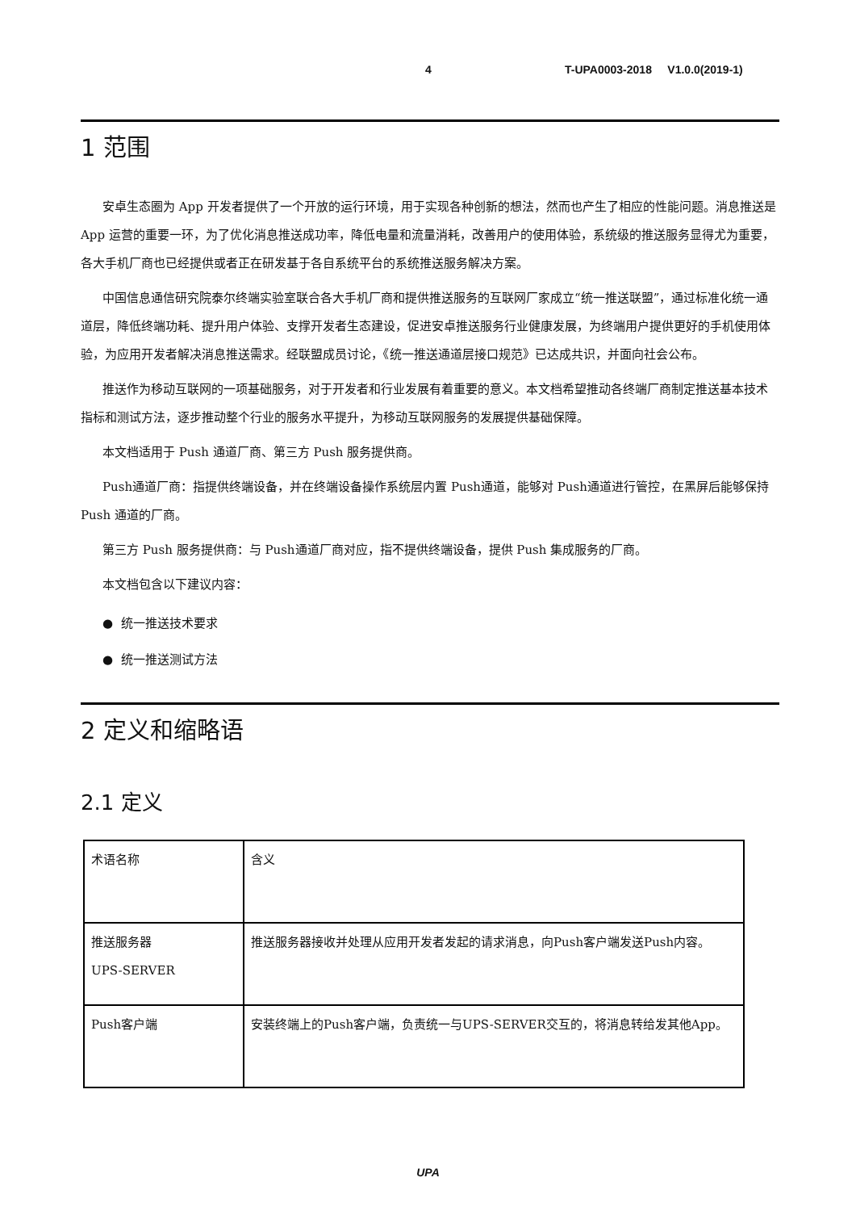4 T-UPA0003-2018 V1.0.0(2019-1)
1 范围
安卓生态圈为 App 开发者提供了一个开放的运行环境，用于实现各种创新的想法，然而也产生了相应的性能问题。消息推送是 App 运营的重要一环，为了优化消息推送成功率，降低电量和流量消耗，改善用户的使用体验，系统级的推送服务显得尤为重要，各大手机厂商也已经提供或者正在研发基于各自系统平台的系统推送服务解决方案。
中国信息通信研究院泰尔终端实验室联合各大手机厂商和提供推送服务的互联网厂家成立“统一推送联盟”，通过标准化统一通道层，降低终端功耗、提升用户体验、支撑开发者生态建设，促进安卓推送服务行业健康发展，为终端用户提供更好的手机使用体验，为应用开发者解决消息推送需求。经联盟成员讨论，《统一推送通道层接口规范》已达成共识，并面向社会公布。
推送作为移动互联网的一项基础服务，对于开发者和行业发展有着重要的意义。本文档希望推动各终端厂商制定推送基本技术指标和测试方法，逐步推动整个行业的服务水平提升，为移动互联网服务的发展提供基础保障。
本文档适用于 Push 通道厂商、第三方 Push 服务提供商。
Push通道厂商：指提供终端设备，并在终端设备操作系统层内置 Push通道，能够对 Push通道进行管控，在黑屏后能够保持 Push 通道的厂商。
第三方 Push 服务提供商：与 Push通道厂商对应，指不提供终端设备，提供 Push 集成服务的厂商。
本文档包含以下建议内容：
● 统一推送技术要求
● 统一推送测试方法
2 定义和缩略语
2.1 定义
| 术语名称 | 含义 |
| 推送服务器 UPS-SERVER | 推送服务器接收并处理从应用开发者发起的请求消息，向Push客户端发送Push内容。 |
| Push客户端 | 安装终端上的Push客户端，负责统一与UPS-SERVER交互的，将消息转给发其他App。 |
UPA